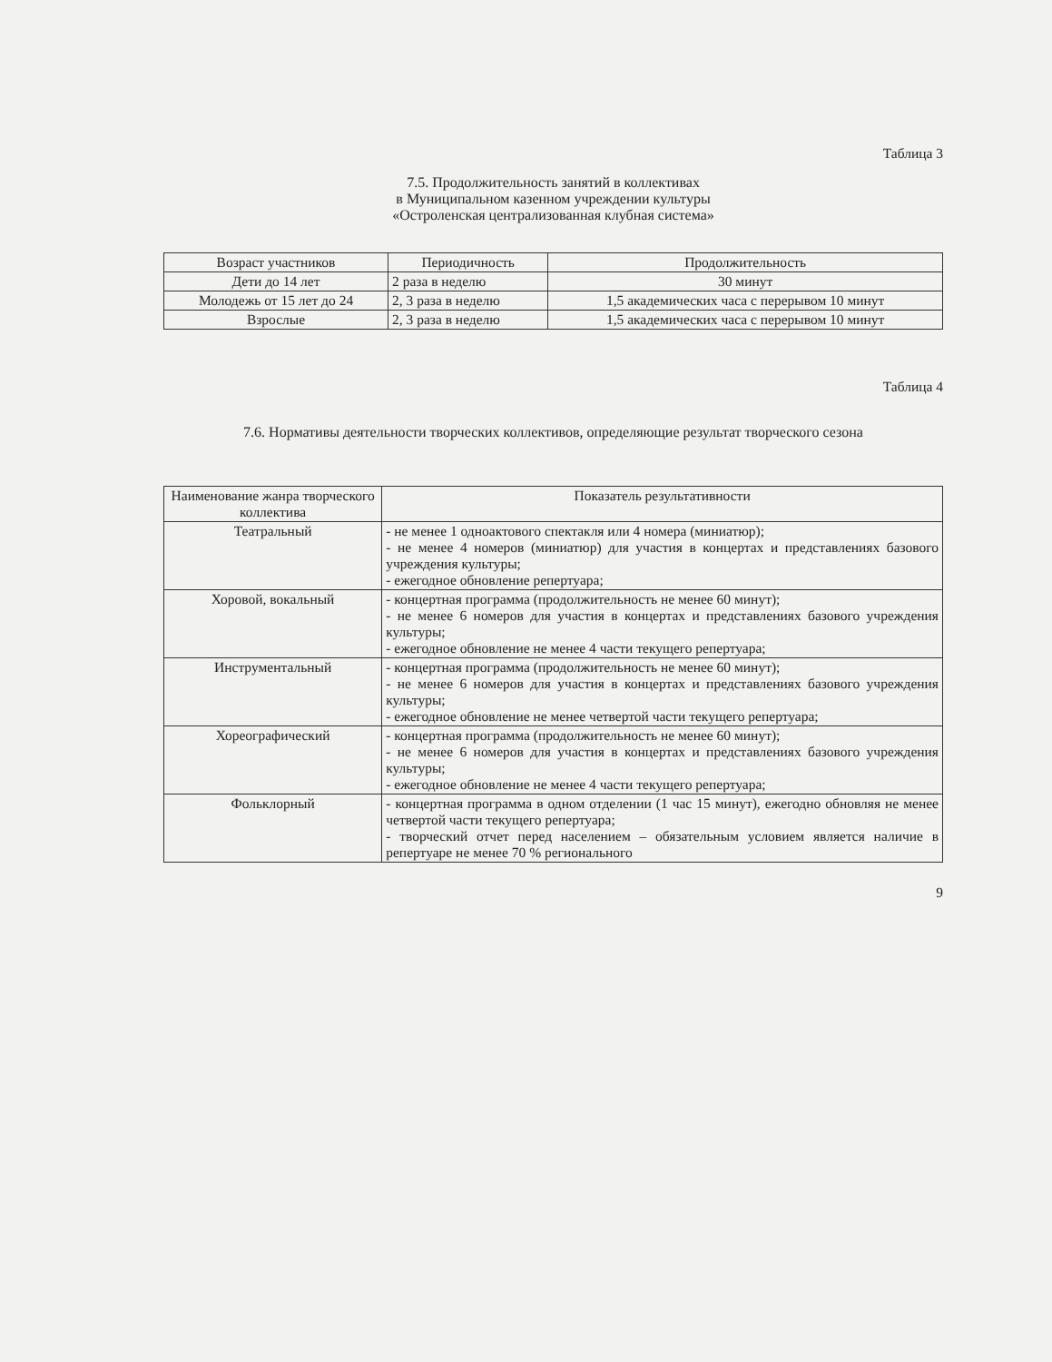Таблица 3
7.5. Продолжительность занятий в коллективах
в Муниципальном казенном учреждении культуры
«Остроленская централизованная клубная система»
| Возраст участников | Периодичность | Продолжительность |
| --- | --- | --- |
| Дети до 14 лет | 2 раза в неделю | 30 минут |
| Молодежь от 15 лет до 24 | 2, 3 раза в неделю | 1,5 академических часа с перерывом 10 минут |
| Взрослые | 2, 3 раза в неделю | 1,5 академических часа с перерывом 10 минут |
Таблица 4
7.6. Нормативы деятельности творческих коллективов, определяющие результат творческого сезона
| Наименование жанра творческого коллектива | Показатель результативности |
| --- | --- |
| Театральный | - не менее 1 одноактового спектакля или 4 номера (миниатюр); - не менее 4 номеров (миниатюр) для участия в концертах и представлениях базового учреждения культуры; - ежегодное обновление репертуара; |
| Хоровой, вокальный | - концертная программа (продолжительность не менее 60 минут); - не менее 6 номеров для участия в концертах и представлениях базового учреждения культуры; - ежегодное обновление не менее 4 части текущего репертуара; |
| Инструментальный | - концертная программа (продолжительность не менее 60 минут); - не менее 6 номеров для участия в концертах и представлениях базового учреждения культуры; - ежегодное обновление не менее четвертой части текущего репертуара; |
| Хореографический | - концертная программа (продолжительность не менее 60 минут); - не менее 6 номеров для участия в концертах и представлениях базового учреждения культуры; - ежегодное обновление не менее 4 части текущего репертуара; |
| Фольклорный | - концертная программа в одном отделении (1 час 15 минут), ежегодно обновляя не менее четвертой части текущего репертуара; - творческий отчет перед населением – обязательным условием является наличие в репертуаре не менее 70 % регионального |
9